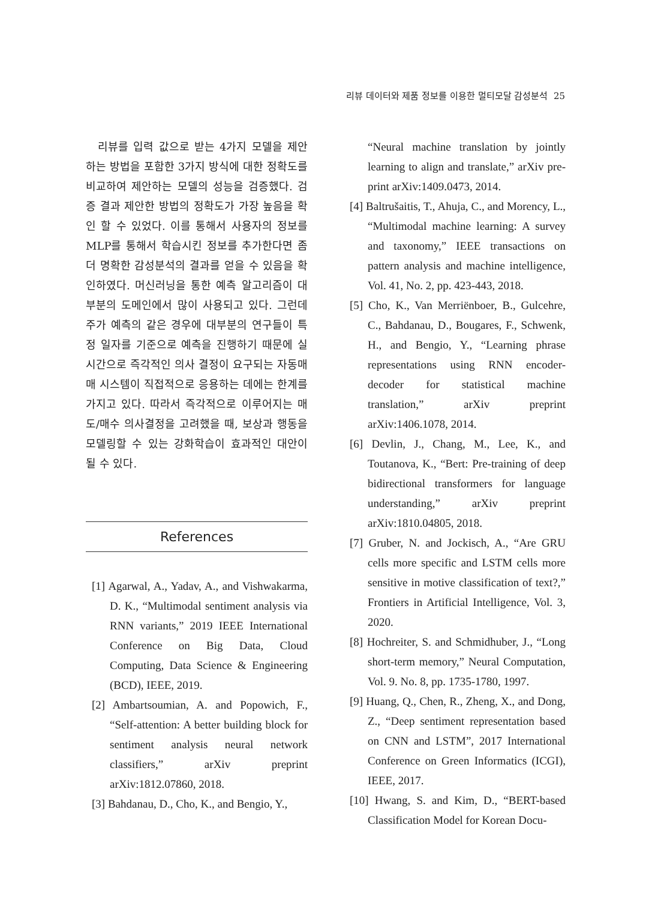리뷰 데이터와 제품 정보를 이용한 멀티모달 감성분석 25
리뷰를 입력 값으로 받는 4가지 모델을 제안하는 방법을 포함한 3가지 방식에 대한 정확도를 비교하여 제안하는 모델의 성능을 검증했다. 검증 결과 제안한 방법의 정확도가 가장 높음을 확인 할 수 있었다. 이를 통해서 사용자의 정보를 MLP를 통해서 학습시킨 정보를 추가한다면 좀 더 명확한 감성분석의 결과를 얻을 수 있음을 확인하였다. 머신러닝을 통한 예측 알고리즘이 대부분의 도메인에서 많이 사용되고 있다. 그런데 주가 예측의 같은 경우에 대부분의 연구들이 특정 일자를 기준으로 예측을 진행하기 때문에 실시간으로 즉각적인 의사 결정이 요구되는 자동매매 시스템이 직접적으로 응용하는 데에는 한계를 가지고 있다. 따라서 즉각적으로 이루어지는 매도/매수 의사결정을 고려했을 때, 보상과 행동을 모델링할 수 있는 강화학습이 효과적인 대안이 될 수 있다.
References
[1] Agarwal, A., Yadav, A., and Vishwakarma, D. K., “Multimodal sentiment analysis via RNN variants,” 2019 IEEE International Conference on Big Data, Cloud Computing, Data Science & Engineering (BCD), IEEE, 2019.
[2] Ambartsoumian, A. and Popowich, F., “Self-attention: A better building block for sentiment analysis neural network classifiers,” arXiv preprint arXiv:1812.07860, 2018.
[3] Bahdanau, D., Cho, K., and Bengio, Y.,
“Neural machine translation by jointly learning to align and translate,” arXiv pre-print arXiv:1409.0473, 2014.
[4] Baltrušaitis, T., Ahuja, C., and Morency, L., “Multimodal machine learning: A survey and taxonomy,” IEEE transactions on pattern analysis and machine intelligence, Vol. 41, No. 2, pp. 423-443, 2018.
[5] Cho, K., Van Merriënboer, B., Gulcehre, C., Bahdanau, D., Bougares, F., Schwenk, H., and Bengio, Y., “Learning phrase representations using RNN encoder-decoder for statistical machine translation,” arXiv preprint arXiv:1406.1078, 2014.
[6] Devlin, J., Chang, M., Lee, K., and Toutanova, K., “Bert: Pre-training of deep bidirectional transformers for language understanding,” arXiv preprint arXiv:1810.04805, 2018.
[7] Gruber, N. and Jockisch, A., “Are GRU cells more specific and LSTM cells more sensitive in motive classification of text?,” Frontiers in Artificial Intelligence, Vol. 3, 2020.
[8] Hochreiter, S. and Schmidhuber, J., “Long short-term memory,” Neural Computation, Vol. 9. No. 8, pp. 1735-1780, 1997.
[9] Huang, Q., Chen, R., Zheng, X., and Dong, Z., “Deep sentiment representation based on CNN and LSTM”, 2017 International Conference on Green Informatics (ICGI), IEEE, 2017.
[10] Hwang, S. and Kim, D., “BERT-based Classification Model for Korean Docu-